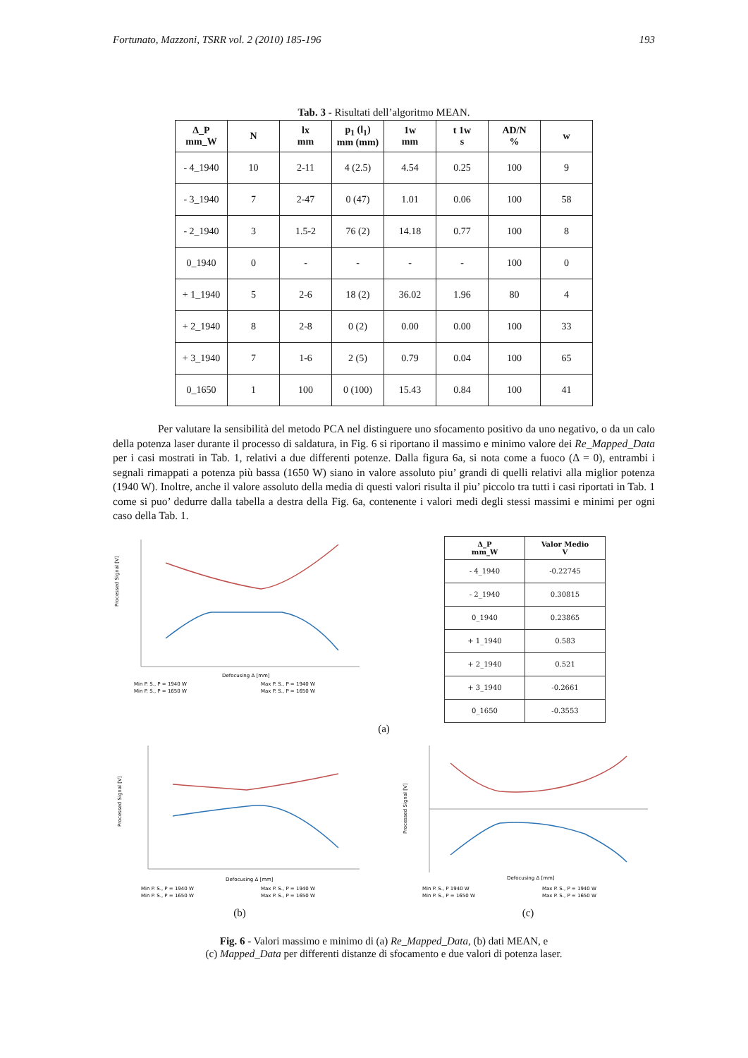Fortunato, Mazzoni, TSRR vol. 2 (2010) 185-196 193
Tab. 3 - Risultati dell’algoritmo MEAN.
| Δ_P mm_W | N | lx mm | p<sub>1</sub> (l<sub>1</sub>) mm (mm) | 1w mm | t 1w s | AD/N % | w |
| --- | --- | --- | --- | --- | --- | --- | --- |
| - 4_1940 | 10 | 2-11 | 4 (2.5) | 4.54 | 0.25 | 100 | 9 |
| - 3_1940 | 7 | 2-47 | 0 (47) | 1.01 | 0.06 | 100 | 58 |
| - 2_1940 | 3 | 1.5-2 | 76 (2) | 14.18 | 0.77 | 100 | 8 |
| 0_1940 | 0 | - | - | - | - | 100 | 0 |
| + 1_1940 | 5 | 2-6 | 18 (2) | 36.02 | 1.96 | 80 | 4 |
| + 2_1940 | 8 | 2-8 | 0 (2) | 0.00 | 0.00 | 100 | 33 |
| + 3_1940 | 7 | 1-6 | 2 (5) | 0.79 | 0.04 | 100 | 65 |
| 0_1650 | 1 | 100 | 0 (100) | 15.43 | 0.84 | 100 | 41 |
Per valutare la sensibilità del metodo PCA nel distinguere uno sfocamento positivo da uno negativo, o da un calo della potenza laser durante il processo di saldatura, in Fig. 6 si riportano il massimo e minimo valore dei Re_Mapped_Data per i casi mostrati in Tab. 1, relativi a due differenti potenze. Dalla figura 6a, si nota come a fuoco (Δ = 0), entrambi i segnali rimappati a potenza più bassa (1650 W) siano in valore assoluto piu’ grandi di quelli relativi alla miglior potenza (1940 W). Inoltre, anche il valore assoluto della media di questi valori risulta il piu’ piccolo tra tutti i casi riportati in Tab. 1 come si puo’ dedurre dalla tabella a destra della Fig. 6a, contenente i valori medi degli stessi massimi e minimi per ogni caso della Tab. 1.
Processed Signal [V]
Defocusing Δ [mm]
Min P. S., P = 1940 W
Max P. S., P = 1940 W
Min P. S., P = 1650 W
Max P. S., P = 1650 W
| Δ_P mm_W | Valor Medio V |
| --- | --- |
| - 4_1940 | -0.22745 |
| - 2_1940 | 0.30815 |
| 0_1940 | 0.23865 |
| + 1_1940 | 0.583 |
| + 2_1940 | 0.521 |
| + 3_1940 | -0.2661 |
| 0_1650 | -0.3553 |
(a)
Processed Signal [V]
Defocusing Δ [mm]
Min P. S., P = 1940 W
Max P. S., P = 1940 W
Min P. S., P = 1650 W
Max P. S., P = 1650 W
(b)
Processed Signal [V]
Defocusing Δ [mm]
Min P. S., P 1940 W
Max P. S., P = 1940 W
Min P. S., P = 1650 W
Max P. S., P = 1650 W
(c)
Fig. 6 - Valori massimo e minimo di (a) Re_Mapped_Data, (b) dati MEAN, e
(c) Mapped_Data per differenti distanze di sfocamento e due valori di potenza laser.